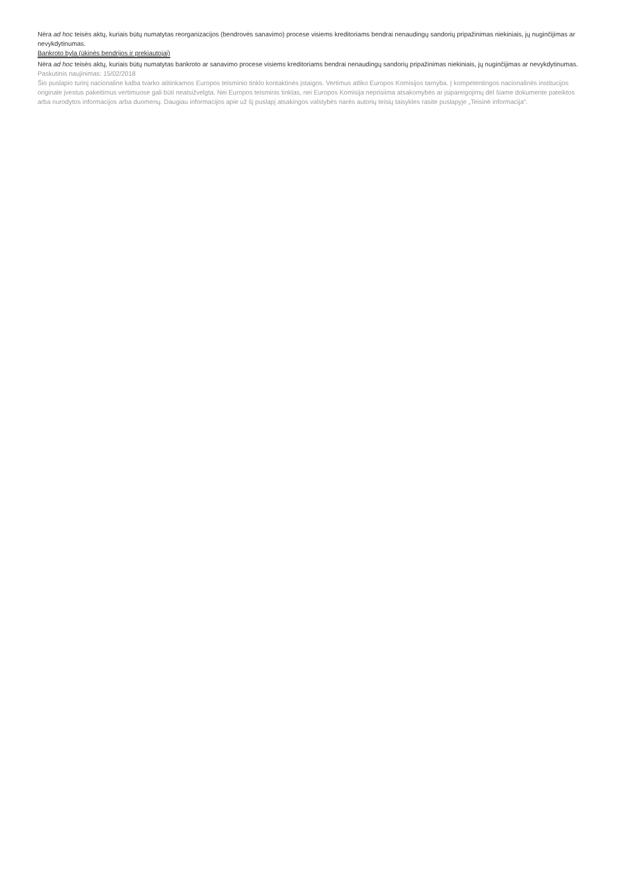Nėra ad hoc teisės aktų, kuriais būtų numatytas reorganizacijos (bendrovės sanavimo) procese visiems kreditoriams bendrai nenaudingų sandorių pripažinimas niekiniais, jų nuginčijimas ar nevykdytinumas.
Bankroto byla (ūkinės bendrijos ir prekiautojai)
Nėra ad hoc teisės aktų, kuriais būtų numatytas bankroto ar sanavimo procese visiems kreditoriams bendrai nenaudingų sandorių pripažinimas niekiniais, jų nuginčijimas ar nevykdytinumas.
Paskutinis naujinimas: 15/02/2018
Šio puslapio turinį nacionaline kalba tvarko atitinkamos Europos teisminio tinklo kontaktinės įstaigos. Vertimus atliko Europos Komisijos tarnyba. Į kompetentingos nacionalinės institucijos originale įvestus pakeitimus vertimuose gali būti neatsižvelgta. Nei Europos teisminis tinklas, nei Europos Komisija neprisiima atsakomybės ar įsipareigojimų dėl šiame dokumente pateiktos arba nurodytos informacijos arba duomenų. Daugiau informacijos apie už šį puslapį atsakingos valstybės narės autorių teisių taisykles rasite puslapyje „Teisinė informacija“.